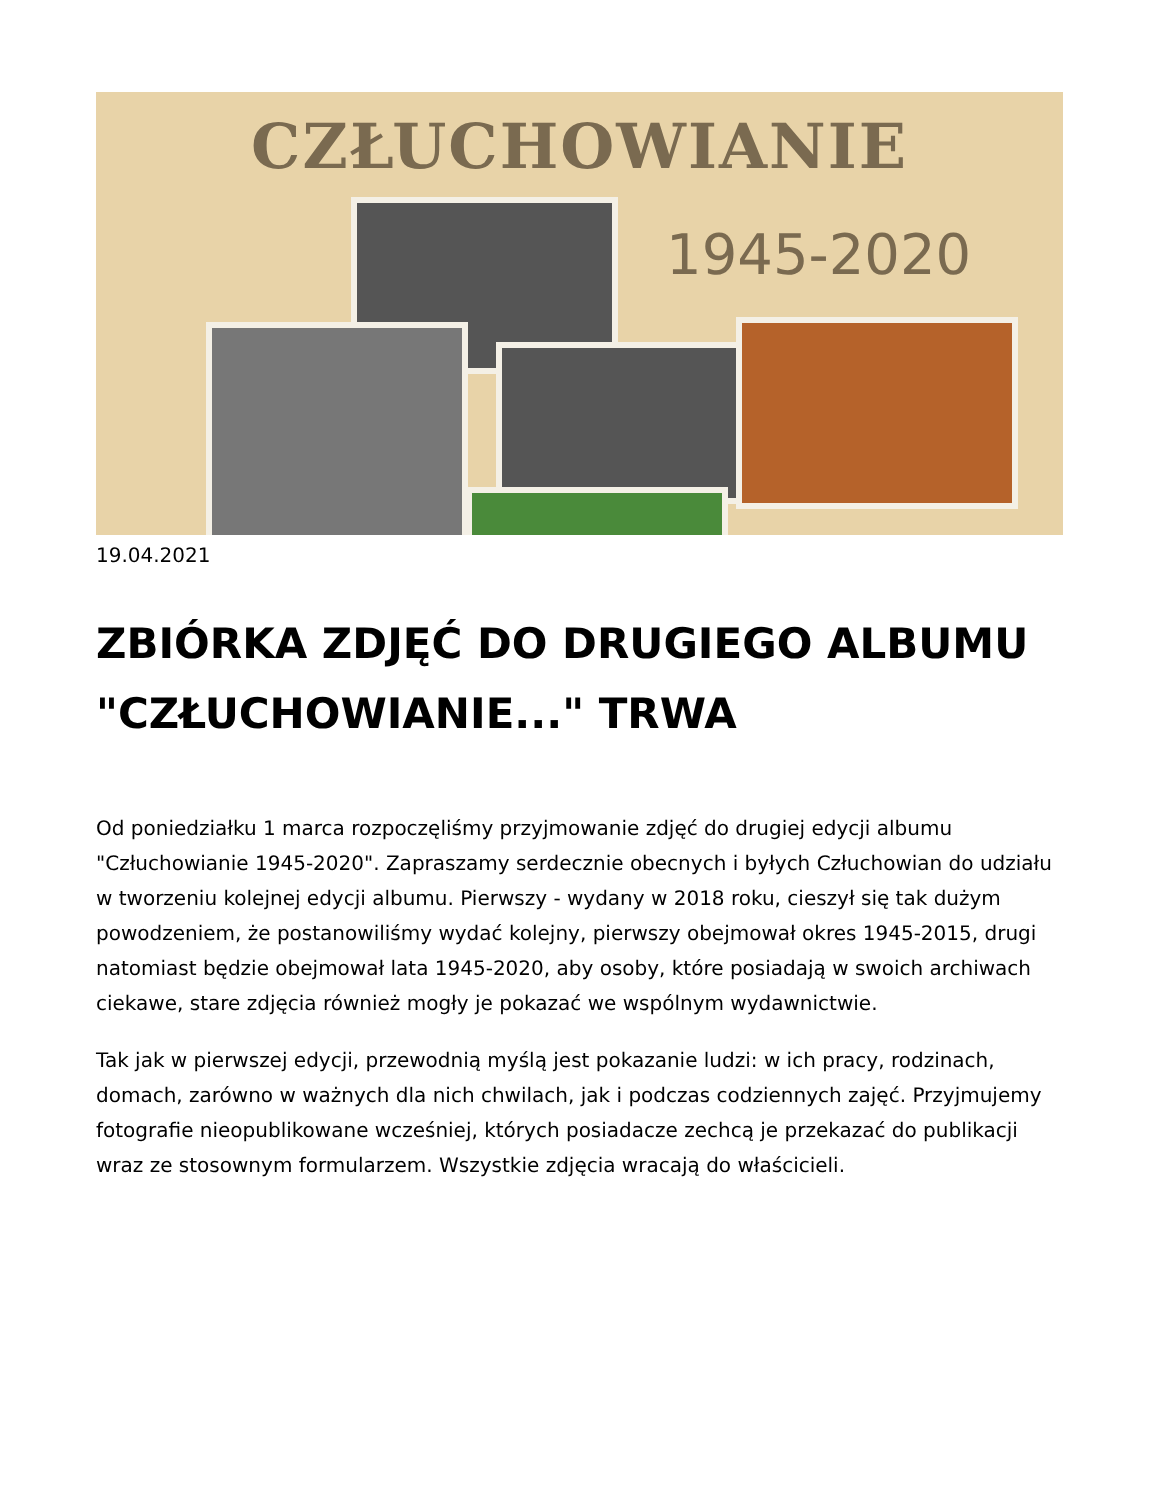CZŁUCHOWIANIE
1945-2020
19.04.2021
ZBIÓRKA ZDJĘĆ DO DRUGIEGO ALBUMU "CZŁUCHOWIANIE..." TRWA
Od poniedziałku 1 marca rozpoczęliśmy przyjmowanie zdjęć do drugiej edycji albumu "Człuchowianie 1945-2020". Zapraszamy serdecznie obecnych i byłych Człuchowian do udziału w tworzeniu kolejnej edycji albumu. Pierwszy - wydany w 2018 roku, cieszył się tak dużym powodzeniem, że postanowiliśmy wydać kolejny, pierwszy obejmował okres 1945-2015, drugi natomiast będzie obejmował lata 1945-2020, aby osoby, które posiadają w swoich archiwach ciekawe, stare zdjęcia również mogły je pokazać we wspólnym wydawnictwie.
Tak jak w pierwszej edycji, przewodnią myślą jest pokazanie ludzi: w ich pracy, rodzinach, domach, zarówno w ważnych dla nich chwilach, jak i podczas codziennych zajęć. Przyjmujemy fotografie nieopublikowane wcześniej, których posiadacze zechcą je przekazać do publikacji wraz ze stosownym formularzem. Wszystkie zdjęcia wracają do właścicieli.